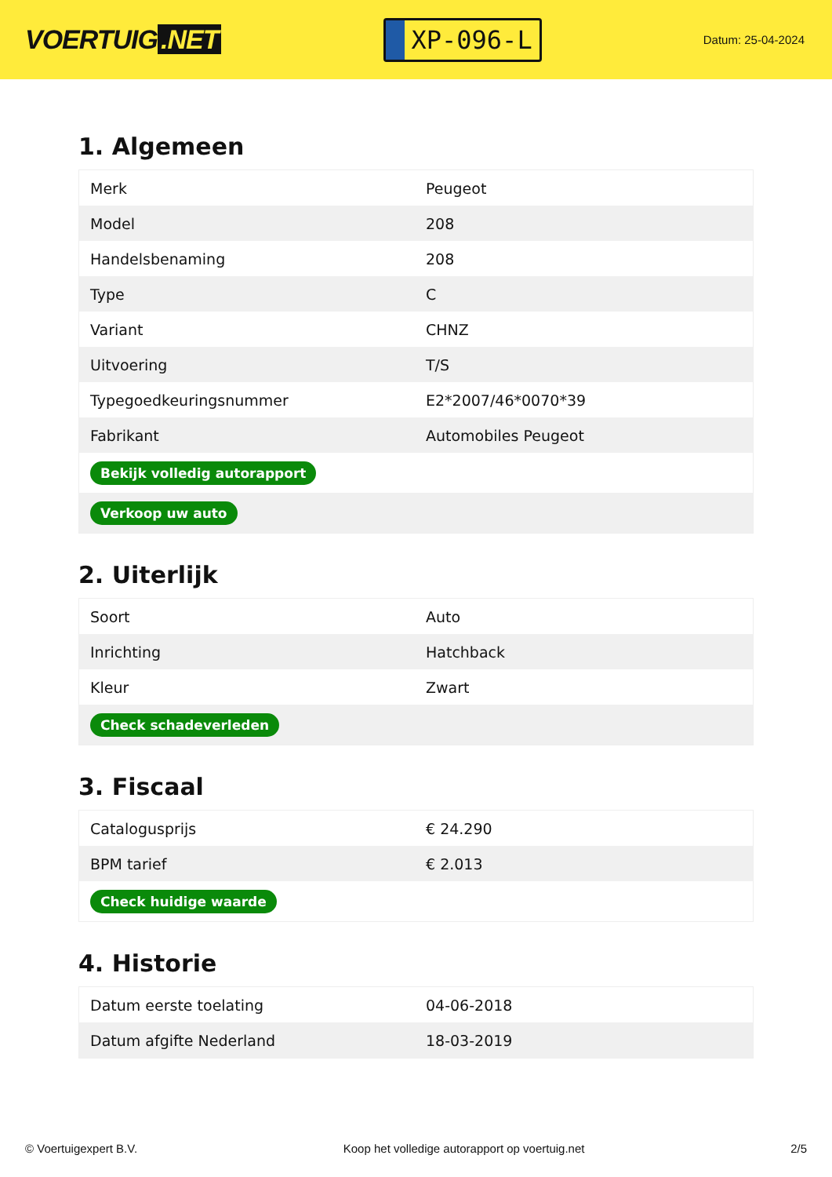VOERTUIG.NET
XP-096-L
Datum: 25-04-2024
1. Algemeen
| Merk | Peugeot |
| Model | 208 |
| Handelsbenaming | 208 |
| Type | C |
| Variant | CHNZ |
| Uitvoering | T/S |
| Typegoedkeuringsnummer | E2*2007/46*0070*39 |
| Fabrikant | Automobiles Peugeot |
| Bekijk volledig autorapport | |
| Verkoop uw auto | |
2. Uiterlijk
| Soort | Auto |
| Inrichting | Hatchback |
| Kleur | Zwart |
| Check schadeverleden | |
3. Fiscaal
| Catalogusprijs | € 24.290 |
| BPM tarief | € 2.013 |
| Check huidige waarde | |
4. Historie
| Datum eerste toelating | 04-06-2018 |
| Datum afgifte Nederland | 18-03-2019 |
© Voertuigexpert B.V. Koop het volledige autorapport op voertuig.net 2/5